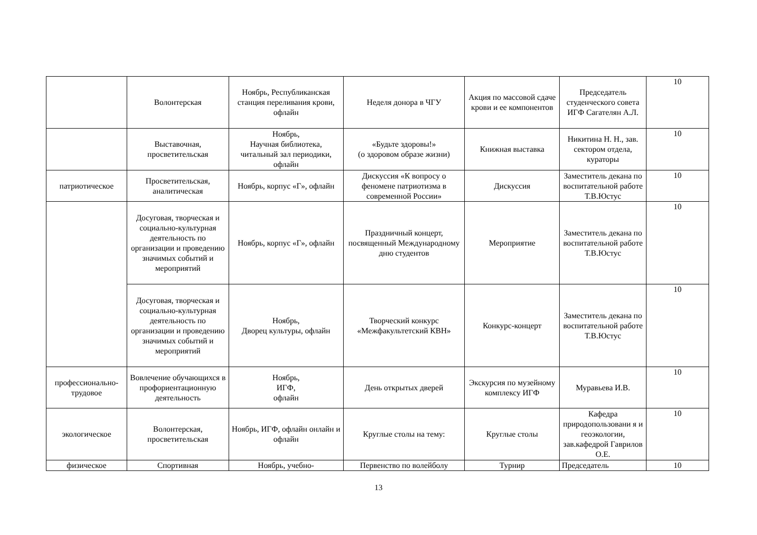| | Волонтерская | Ноябрь, Республиканская станция переливания крови, офлайн | Неделя донора в ЧГУ | Акция по массовой сдаче крови и ее компонентов | Председатель студенческого совета ИГФ Сагателян А.Л. | 10 |
| | Выставочная, просветительская | Ноябрь, Научная библиотека, читальный зал периодики, офлайн | «Будьте здоровы!» (о здоровом образе жизни) | Книжная выставка | Никитина Н. Н., зав. сектором отдела, кураторы | 10 |
| патриотическое | Просветительская, аналитическая | Ноябрь, корпус «Г», офлайн | Дискуссия «К вопросу о феномене патриотизма в современной России» | Дискуссия | Заместитель декана по воспитательной работе Т.В.Юстус | 10 |
| | Досуговая, творческая и социально-культурная деятельность по организации и проведению значимых событий и мероприятий | Ноябрь, корпус «Г», офлайн | Праздничный концерт, посвященный Международному дню студентов | Мероприятие | Заместитель декана по воспитательной работе Т.В.Юстус | 10 |
| | Досуговая, творческая и социально-культурная деятельность по организации и проведению значимых событий и мероприятий | Ноябрь, Дворец культуры, офлайн | Творческий конкурс «Межфакультетский КВН» | Конкурс-концерт | Заместитель декана по воспитательной работе Т.В.Юстус | 10 |
| профессионально-трудовое | Вовлечение обучающихся в профориентационную деятельность | Ноябрь, ИГФ, офлайн | День открытых дверей | Экскурсия по музейному комплексу ИГФ | Муравьева И.В. | 10 |
| экологическое | Волонтерская, просветительская | Ноябрь, ИГФ, офлайн онлайн и офлайн | Круглые столы на тему: | Круглые столы | Кафедра природопользовани я и геоэкологии, зав.кафедрой Гаврилов О.Е. | 10 |
| физическое | Спортивная | Ноябрь, учебно- | Первенство по волейболу | Турнир | Председатель | 10 |
13